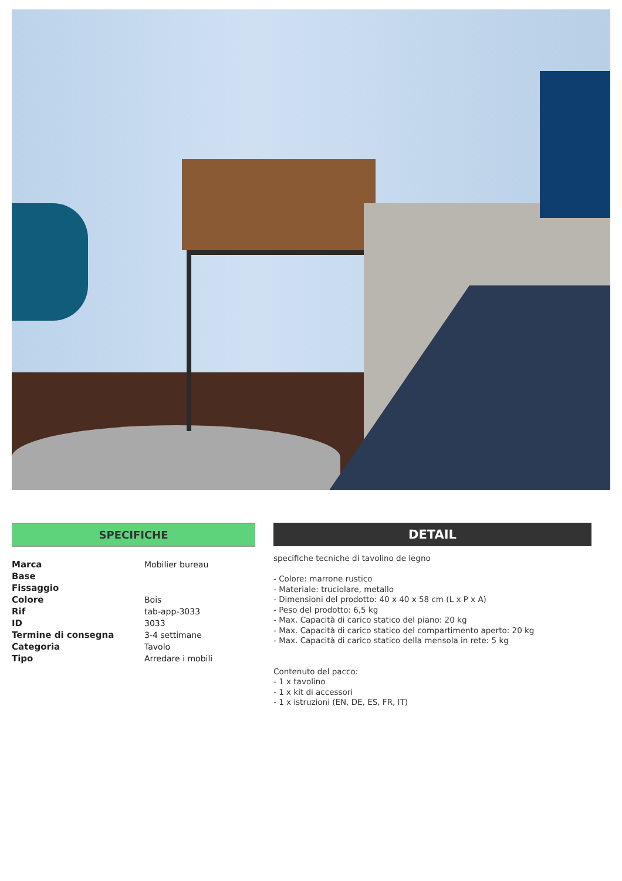SPECIFICHE
| Marca | Mobilier bureau |
| Base | |
| Fissaggio | |
| Colore | Bois |
| Rif | tab-app-3033 |
| ID | 3033 |
| Termine di consegna | 3-4 settimane |
| Categoria | Tavolo |
| Tipo | Arredare i mobili |
DETAIL
specifiche tecniche di tavolino de legno
- Colore: marrone rustico
- Materiale: truciolare, metallo
- Dimensioni del prodotto: 40 x 40 x 58 cm (L x P x A)
- Peso del prodotto: 6,5 kg
- Max. Capacità di carico statico del piano: 20 kg
- Max. Capacità di carico statico del compartimento aperto: 20 kg
- Max. Capacità di carico statico della mensola in rete: 5 kg
Contenuto del pacco:
- 1 x tavolino
- 1 x kit di accessori
- 1 x istruzioni (EN, DE, ES, FR, IT)